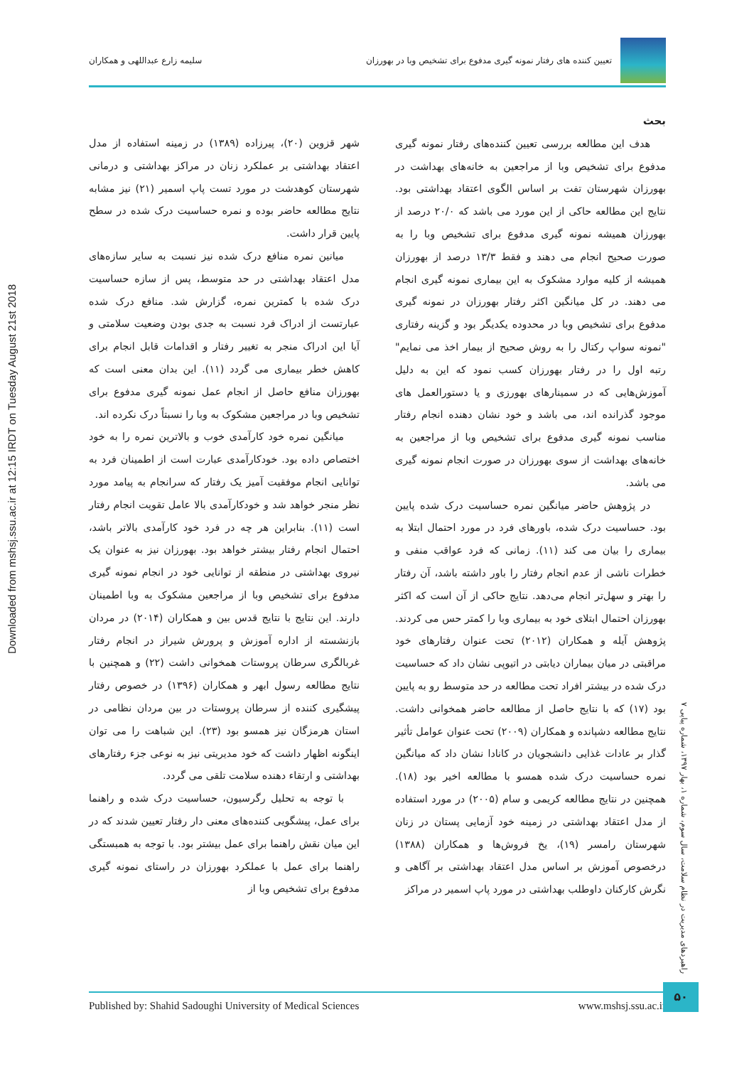Downloaded from mshsj.ssu.ac.ir at 12:15 IRDT on Tuesday August 21st 2018
تعیین کننده های رفتار نمونه گیری مدفوع برای تشخیص وبا در بهورزان سلیمه زارع عبداللهی و همکاران
بحث
هدف این مطالعه بررسی تعیین کننده‌های رفتار نمونه گیری مدفوع برای تشخیص وبا از مراجعین به خانه‌های بهداشت در بهورزان شهرستان تفت بر اساس الگوی اعتقاد بهداشتی بود. نتایج این مطالعه حاکی از این مورد می باشد که ۲۰/۰ درصد از بهورزان همیشه نمونه گیری مدفوع برای تشخیص وبا را به صورت صحیح انجام می دهند و فقط ۱۳/۳ درصد از بهورزان همیشه از کلیه موارد مشکوک به این بیماری نمونه گیری انجام می دهند. در کل میانگین اکثر رفتار بهورزان در نمونه گیری مدفوع برای تشخیص وبا در محدوده یکدیگر بود و گزینه رفتاری "نمونه سواپ رکتال را به روش صحیح از بیمار اخذ می نمایم" رتبه اول را در رفتار بهورزان کسب نمود که این به دلیل آموزش‌هایی که در سمینارهای بهورزی و یا دستورالعمل های موجود گذرانده اند، می باشد و خود نشان دهنده انجام رفتار مناسب نمونه گیری مدفوع برای تشخیص وبا از مراجعین به خانه‌های بهداشت از سوی بهورزان در صورت انجام نمونه گیری می باشد.
در پژوهش حاضر میانگین نمره حساسیت درک شده پایین بود. حساسیت درک شده، باورهای فرد در مورد احتمال ابتلا به بیماری را بیان می کند (۱۱). زمانی که فرد عواقب منفی و خطرات ناشی از عدم انجام رفتار را باور داشته باشد، آن رفتار را بهتر و سهل‌تر انجام می‌دهد. نتایج حاکی از آن است که اکثر بهورزان احتمال ابتلای خود به بیماری وبا را کمتر حس می کردند. پژوهش آیله و همکاران (۲۰۱۲) تحت عنوان رفتارهای خود مراقبتی در میان بیماران دیابتی در اتیوپی نشان داد که حساسیت درک شده در بیشتر افراد تحت مطالعه در حد متوسط رو به پایین بود (۱۷) که با نتایج حاصل از مطالعه حاضر همخوانی داشت. نتایج مطالعه دشپانده و همکاران (۲۰۰۹) تحت عنوان عوامل تأثیر گذار بر عادات غذایی دانشجویان در کانادا نشان داد که میانگین نمره حساسیت درک شده همسو با مطالعه اخیر بود (۱۸). همچنین در نتایج مطالعه کریمی و سام (۲۰۰۵) در مورد استفاده از مدل اعتقاد بهداشتی در زمینه خود آزمایی پستان در زنان شهرستان رامسر (۱۹)، یخ فروش‌ها و همکاران (۱۳۸۸) درخصوص آموزش بر اساس مدل اعتقاد بهداشتی بر آگاهی و نگرش کارکنان داوطلب بهداشتی در مورد پاپ اسمیر در مراکز
شهر قزوین (۲۰)، پیرزاده (۱۳۸۹) در زمینه استفاده از مدل اعتقاد بهداشتی بر عملکرد زنان در مراکز بهداشتی و درمانی شهرستان کوهدشت در مورد تست پاپ اسمیر (۲۱) نیز مشابه نتایج مطالعه حاضر بوده و نمره حساسیت درک شده در سطح پایین قرار داشت.
میانین نمره منافع درک شده نیز نسبت به سایر سازه‌های مدل اعتقاد بهداشتی در حد متوسط، پس از سازه حساسیت درک شده با کمترین نمره، گزارش شد. منافع درک شده عبارتست از ادراک فرد نسبت به جدی بودن وضعیت سلامتی و آیا این ادراک منجر به تغییر رفتار و اقدامات قابل انجام برای کاهش خطر بیماری می گردد (۱۱). این بدان معنی است که بهورزان منافع حاصل از انجام عمل نمونه گیری مدفوع برای تشخیص وبا در مراجعین مشکوک به وبا را نسبتاً درک نکرده اند.
میانگین نمره خود کارآمدی خوب و بالاترین نمره را به خود اختصاص داده بود. خودکارآمدی عبارت است از اطمینان فرد به توانایی انجام موفقیت آمیز یک رفتار که سرانجام به پیامد مورد نظر منجر خواهد شد و خودکارآمدی بالا عامل تقویت انجام رفتار است (۱۱). بنابراین هر چه در فرد خود کارآمدی بالاتر باشد، احتمال انجام رفتار بیشتر خواهد بود. بهورزان نیز به عنوان یک نیروی بهداشتی در منطقه از توانایی خود در انجام نمونه گیری مدفوع برای تشخیص وبا از مراجعین مشکوک به وبا اطمینان دارند. این نتایج با نتایج قدس بین و همکاران (۲۰۱۴) در مردان بازنشسته از اداره آموزش و پرورش شیراز در انجام رفتار غربالگری سرطان پروستات همخوانی داشت (۲۲) و همچنین با نتایج مطالعه رسول ابهر و همکاران (۱۳۹۶) در خصوص رفتار پیشگیری کننده از سرطان پروستات در بین مردان نظامی در استان هرمزگان نیز همسو بود (۲۳). این شباهت را می توان اینگونه اظهار داشت که خود مدیریتی نیز به نوعی جزء رفتارهای بهداشتی و ارتقاء دهنده سلامت تلقی می گردد.
با توجه به تحلیل رگرسیون، حساسیت درک شده و راهنما برای عمل، پیشگویی کننده‌های معنی دار رفتار تعیین شدند که در این میان نقش راهنما برای عمل بیشتر بود. با توجه به همبستگی راهنما برای عمل با عملکرد بهورزان در راستای نمونه گیری مدفوع برای تشخیص وبا از
راهبردهای مدیریت در نظام سلامت، سال سوم، شماره ۱، بهار ۱۳۹۷، شماره پیاپی ۷
Published by: Shahid Sadoughi University of Medical Sciences www.mshsj.ssu.ac.ir
۵۰